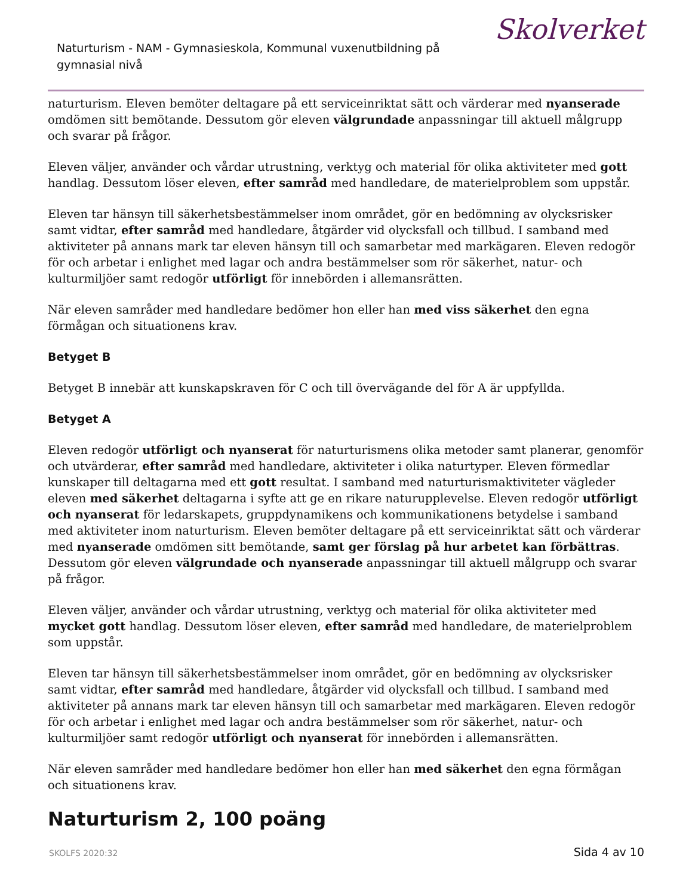Naturturism - NAM - Gymnasieskola, Kommunal vuxenutbildning på gymnasial nivå
Skolverket
naturturism. Eleven bemöter deltagare på ett serviceinriktat sätt och värderar med nyanserade omdömen sitt bemötande. Dessutom gör eleven välgrundade anpassningar till aktuell målgrupp och svarar på frågor.
Eleven väljer, använder och vårdar utrustning, verktyg och material för olika aktiviteter med gott handlag. Dessutom löser eleven, efter samråd med handledare, de materielproblem som uppstår.
Eleven tar hänsyn till säkerhetsbestämmelser inom området, gör en bedömning av olycksrisker samt vidtar, efter samråd med handledare, åtgärder vid olycksfall och tillbud. I samband med aktiviteter på annans mark tar eleven hänsyn till och samarbetar med markägaren. Eleven redogör för och arbetar i enlighet med lagar och andra bestämmelser som rör säkerhet, natur- och kulturmiljöer samt redogör utförligt för innebörden i allemansrätten.
När eleven samråder med handledare bedömer hon eller han med viss säkerhet den egna förmågan och situationens krav.
Betyget B
Betyget B innebär att kunskapskraven för C och till övervägande del för A är uppfyllda.
Betyget A
Eleven redogör utförligt och nyanserat för naturturismens olika metoder samt planerar, genomför och utvärderar, efter samråd med handledare, aktiviteter i olika naturtyper. Eleven förmedlar kunskaper till deltagarna med ett gott resultat. I samband med naturturismaktiviteter vägleder eleven med säkerhet deltagarna i syfte att ge en rikare naturupplevelse. Eleven redogör utförligt och nyanserat för ledarskapets, gruppdynamikens och kommunikationens betydelse i samband med aktiviteter inom naturturism. Eleven bemöter deltagare på ett serviceinriktat sätt och värderar med nyanserade omdömen sitt bemötande, samt ger förslag på hur arbetet kan förbättras. Dessutom gör eleven välgrundade och nyanserade anpassningar till aktuell målgrupp och svarar på frågor.
Eleven väljer, använder och vårdar utrustning, verktyg och material för olika aktiviteter med mycket gott handlag. Dessutom löser eleven, efter samråd med handledare, de materielproblem som uppstår.
Eleven tar hänsyn till säkerhetsbestämmelser inom området, gör en bedömning av olycksrisker samt vidtar, efter samråd med handledare, åtgärder vid olycksfall och tillbud. I samband med aktiviteter på annans mark tar eleven hänsyn till och samarbetar med markägaren. Eleven redogör för och arbetar i enlighet med lagar och andra bestämmelser som rör säkerhet, natur- och kulturmiljöer samt redogör utförligt och nyanserat för innebörden i allemansrätten.
När eleven samråder med handledare bedömer hon eller han med säkerhet den egna förmågan och situationens krav.
Naturturism 2, 100 poäng
SKOLFS 2020:32 Sida 4 av 10